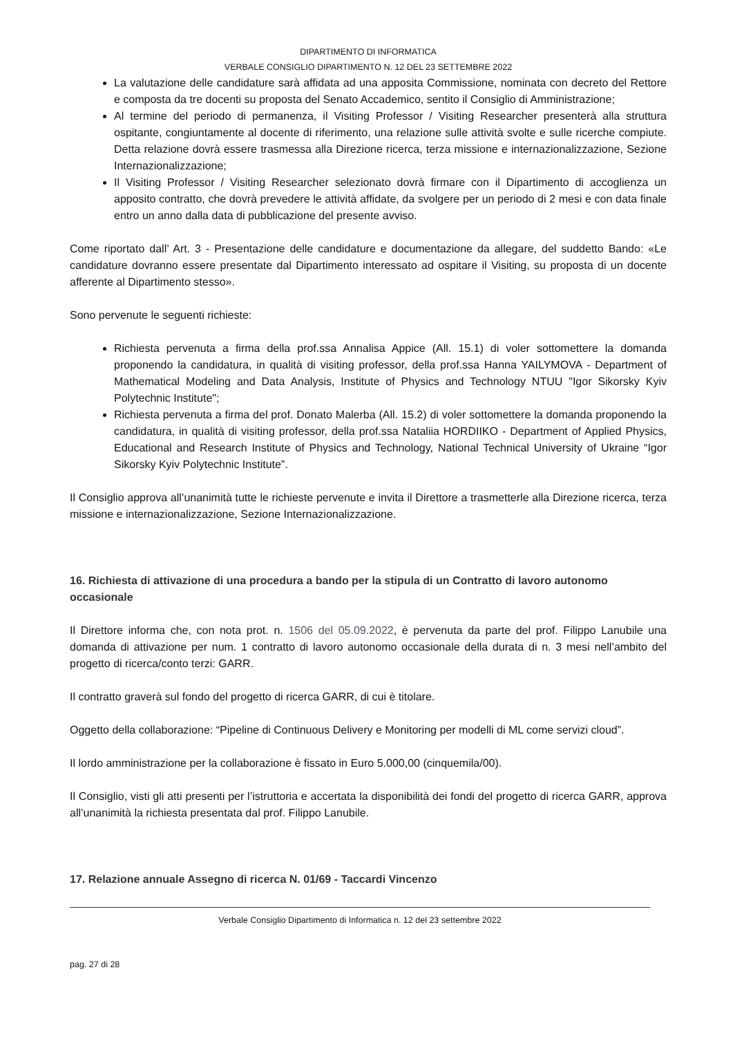DIPARTIMENTO DI INFORMATICA
VERBALE CONSIGLIO DIPARTIMENTO N. 12 DEL 23 SETTEMBRE 2022
La valutazione delle candidature sarà affidata ad una apposita Commissione, nominata con decreto del Rettore e composta da tre docenti su proposta del Senato Accademico, sentito il Consiglio di Amministrazione;
Al termine del periodo di permanenza, il Visiting Professor / Visiting Researcher presenterà alla struttura ospitante, congiuntamente al docente di riferimento, una relazione sulle attività svolte e sulle ricerche compiute. Detta relazione dovrà essere trasmessa alla Direzione ricerca, terza missione e internazionalizzazione, Sezione Internazionalizzazione;
Il Visiting Professor / Visiting Researcher selezionato dovrà firmare con il Dipartimento di accoglienza un apposito contratto, che dovrà prevedere le attività affidate, da svolgere per un periodo di 2 mesi e con data finale entro un anno dalla data di pubblicazione del presente avviso.
Come riportato dall’ Art. 3 - Presentazione delle candidature e documentazione da allegare, del suddetto Bando: «Le candidature dovranno essere presentate dal Dipartimento interessato ad ospitare il Visiting, su proposta di un docente afferente al Dipartimento stesso».
Sono pervenute le seguenti richieste:
Richiesta pervenuta a firma della prof.ssa Annalisa Appice (All. 15.1) di voler sottomettere la domanda proponendo la candidatura, in qualità di visiting professor, della prof.ssa Hanna YAILYMOVA - Department of Mathematical Modeling and Data Analysis, Institute of Physics and Technology NTUU "Igor Sikorsky Kyiv Polytechnic Institute";
Richiesta pervenuta a firma del prof. Donato Malerba (All. 15.2) di voler sottomettere la domanda proponendo la candidatura, in qualità di visiting professor, della prof.ssa Nataliia HORDIIKO - Department of Applied Physics, Educational and Research Institute of Physics and Technology, National Technical University of Ukraine “Igor Sikorsky Kyiv Polytechnic Institute”.
Il Consiglio approva all’unanimità tutte le richieste pervenute e invita il Direttore a trasmetterle alla Direzione ricerca, terza missione e internazionalizzazione, Sezione Internazionalizzazione.
16. Richiesta di attivazione di una procedura a bando per la stipula di un Contratto di lavoro autonomo occasionale
Il Direttore informa che, con nota prot. n. 1506 del 05.09.2022, è pervenuta da parte del prof. Filippo Lanubile una domanda di attivazione per num. 1 contratto di lavoro autonomo occasionale della durata di n. 3 mesi nell’ambito del progetto di ricerca/conto terzi: GARR.
Il contratto graverà sul fondo del progetto di ricerca GARR, di cui è titolare.
Oggetto della collaborazione: “Pipeline di Continuous Delivery e Monitoring per modelli di ML come servizi cloud”.
Il lordo amministrazione per la collaborazione è fissato in Euro 5.000,00 (cinquemila/00).
Il Consiglio, visti gli atti presenti per l’istruttoria e accertata la disponibilità dei fondi del progetto di ricerca GARR, approva all’unanimità la richiesta presentata dal prof. Filippo Lanubile.
17. Relazione annuale Assegno di ricerca N. 01/69 - Taccardi Vincenzo
Verbale Consiglio Dipartimento di Informatica n. 12 del 23 settembre 2022
pag. 27 di 28